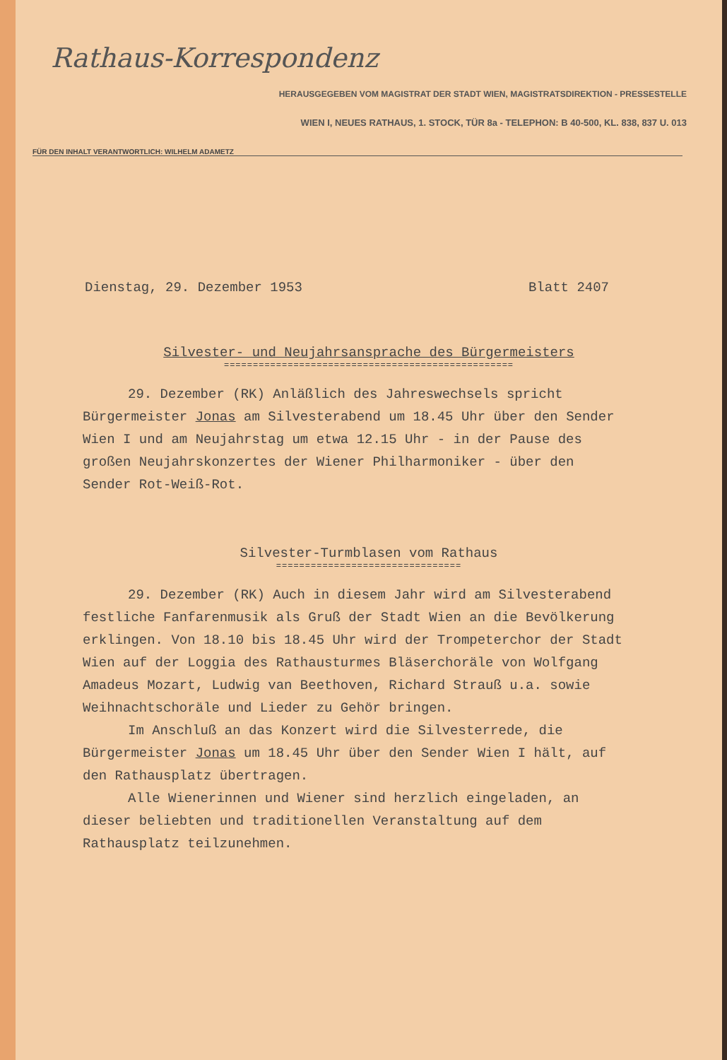Rathaus-Korrespondenz
HERAUSGEGEBEN VOM MAGISTRAT DER STADT WIEN, MAGISTRATSDIREKTION - PRESSESTELLE
WIEN I, NEUES RATHAUS, 1. STOCK, TÜR 8a - TELEPHON: B 40-500, KL. 838, 837 U. 013
FÜR DEN INHALT VERANTWORTLICH: WILHELM ADAMETZ
Dienstag, 29. Dezember 1953 Blatt 2407
Silvester- und Neujahrsansprache des Bürgermeisters
==================================================
29. Dezember (RK) Anläßlich des Jahreswechsels spricht Bürgermeister Jonas am Silvesterabend um 18.45 Uhr über den Sender Wien I und am Neujahrstag um etwa 12.15 Uhr - in der Pause des großen Neujahrskonzertes der Wiener Philharmoniker - über den Sender Rot-Weiß-Rot.
Silvester-Turmblasen vom Rathaus
================================
29. Dezember (RK) Auch in diesem Jahr wird am Silvesterabend festliche Fanfarenmusik als Gruß der Stadt Wien an die Bevölkerung erklingen. Von 18.10 bis 18.45 Uhr wird der Trompeterchor der Stadt Wien auf der Loggia des Rathausturmes Bläserchoräle von Wolfgang Amadeus Mozart, Ludwig van Beethoven, Richard Strauß u.a. sowie Weihnachtschoräle und Lieder zu Gehör bringen.
Im Anschluß an das Konzert wird die Silvesterrede, die Bürgermeister Jonas um 18.45 Uhr über den Sender Wien I hält, auf den Rathausplatz übertragen.
Alle Wienerinnen und Wiener sind herzlich eingeladen, an dieser beliebten und traditionellen Veranstaltung auf dem Rathausplatz teilzunehmen.